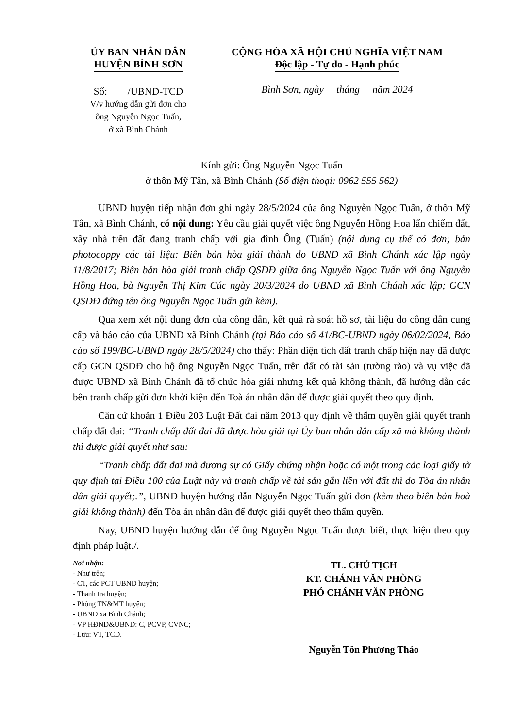ỦY BAN NHÂN DÂN
HUYỆN BÌNH SƠN
Số: /UBND-TCD
V/v hướng dẫn gửi đơn cho
ông Nguyễn Ngọc Tuấn,
ở xã Bình Chánh
CỘNG HÒA XÃ HỘI CHỦ NGHĨA VIỆT NAM
Độc lập - Tự do - Hạnh phúc
Bình Sơn, ngày tháng năm 2024
Kính gửi: Ông Nguyễn Ngọc Tuấn
ở thôn Mỹ Tân, xã Bình Chánh (Số điện thoại: 0962 555 562)
UBND huyện tiếp nhận đơn ghi ngày 28/5/2024 của ông Nguyễn Ngọc Tuấn, ở thôn Mỹ Tân, xã Bình Chánh, có nội dung: Yêu cầu giải quyết việc ông Nguyễn Hồng Hoa lấn chiếm đất, xây nhà trên đất đang tranh chấp với gia đình Ông (Tuấn) (nội dung cụ thể có đơn; bản photocoppy các tài liệu: Biên bản hòa giải thành do UBND xã Bình Chánh xác lập ngày 11/8/2017; Biên bản hòa giải tranh chấp QSDĐ giữa ông Nguyễn Ngọc Tuấn với ông Nguyễn Hồng Hoa, bà Nguyễn Thị Kim Cúc ngày 20/3/2024 do UBND xã Bình Chánh xác lập; GCN QSDĐ đứng tên ông Nguyễn Ngọc Tuấn gửi kèm).
Qua xem xét nội dung đơn của công dân, kết quả rà soát hồ sơ, tài liệu do công dân cung cấp và báo cáo của UBND xã Bình Chánh (tại Báo cáo số 41/BC-UBND ngày 06/02/2024, Báo cáo số 199/BC-UBND ngày 28/5/2024) cho thấy: Phần diện tích đất tranh chấp hiện nay đã được cấp GCN QSDĐ cho hộ ông Nguyễn Ngọc Tuấn, trên đất có tài sản (tường rào) và vụ việc đã được UBND xã Bình Chánh đã tổ chức hòa giải nhưng kết quả không thành, đã hướng dẫn các bên tranh chấp gửi đơn khởi kiện đến Toà án nhân dân để được giải quyết theo quy định.
Căn cứ khoản 1 Điều 203 Luật Đất đai năm 2013 quy định về thẩm quyền giải quyết tranh chấp đất đai: “Tranh chấp đất đai đã được hòa giải tại Ủy ban nhân dân cấp xã mà không thành thì được giải quyết như sau:
“Tranh chấp đất đai mà đương sự có Giấy chứng nhận hoặc có một trong các loại giấy tờ quy định tại Điều 100 của Luật này và tranh chấp về tài sản gắn liền với đất thì do Tòa án nhân dân giải quyết;.”, UBND huyện hướng dẫn Nguyễn Ngọc Tuấn gửi đơn (kèm theo biên bản hoà giải không thành) đến Tòa án nhân dân để được giải quyết theo thẩm quyền.
Nay, UBND huyện hướng dẫn để ông Nguyễn Ngọc Tuấn được biết, thực hiện theo quy định pháp luật./.
Nơi nhận:
- Như trên;
- CT, các PCT UBND huyện;
- Thanh tra huyện;
- Phòng TN&MT huyện;
- UBND xã Bình Chánh;
- VP HĐND&UBND: C, PCVP, CVNC;
- Lưu: VT, TCD.
TL. CHỦ TỊCH
KT. CHÁNH VĂN PHÒNG
PHÓ CHÁNH VĂN PHÒNG
Nguyễn Tôn Phương Thảo